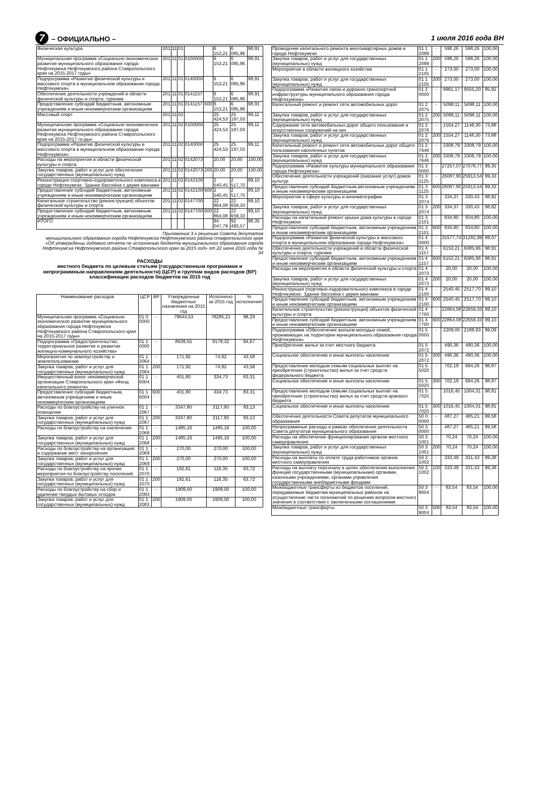7 – ОФИЦИАЛЬНО – 1 июля 2016 года ВН
| Физическая культура | 201 | 11 | 01 | | | 6 153,21 | 6 085,96 | 98,91 |
| Муниципальная программа «Социально-экономическое развитие муниципального образования города Нефтекумска Нефтекумского района Ставропольского края на 2015-2017 годы» | 201 | 11 | 01 | 0100000 | | 6 153,21 | 6 085,96 | 98,91 |
| Подпрограмма «Развитие физической культуры и массового спорта в муниципальном образовании города Нефтекумска» | 201 | 11 | 01 | 0140000 | | 6 153,21 | 6 085,96 | 98,91 |
| Обеспечение деятельности учреждений в области физической культуры и спорта, туризма | 201 | 11 | 01 | 0141157 | | 6 153,21 | 6 085,96 | 98,91 |
| Предоставление субсидий бюджетным, автономным учреждениям и иным некоммерческим организациям | 201 | 11 | 01 | 0141157 | 600 | 6 153,21 | 6 085,96 | 98,91 |
| Массовый спорт | 201 | 11 | 02 | | | 25 424,53 | 25 197,03 | 99,11 |
| Муниципальная программа «Социально-экономическое развитие муниципального образования города Нефтекумска Нефтекумского района Ставропольского края на 2015-2017 го-ды» | 201 | 11 | 02 | 0100000 | | 25 424,53 | 25 197,03 | 99,11 |
| Подпрограмма «Развитие физической культуры и массового спорта в муниципальном образовании города Нефтекумска» | 201 | 11 | 02 | 0140000 | | 25 424,53 | 25 197,03 | 99,11 |
| Расходы на мероприятия в области физической культуры и спорта | 201 | 11 | 02 | 0142073 | | 20,00 | 20,00 | 100,00 |
| Закупка товаров, работ и услуг для обеспечения государственных (муниципальных) нужд | 201 | 11 | 02 | 0142073 | 200 | 20,00 | 20,00 | 100,00 |
| Реконструкция спортивно-оздоровительного комплекса в городе Нефтекумске. Здание бассейна с двумя ваннами | 201 | 11 | 02 | 0142100 | | 2 540,45 | 2 517,70 | 99,10 |
| Предоставление субсидий бюджетным, автономным учреждениям и иным некоммерческим организациям | 201 | 11 | 02 | 0142100 | 600 | 2 540,45 | 2 517,70 | 99,10 |
| Капитальное строительство (реконструкция) объектов физической культуры и спорта | 201 | 11 | 02 | 0147700 | | 22 864,08 | 22 659,33 | 99,10 |
| Предоставление субсидий бюджетным, автономным учреждениям и иным некоммерческим организациям | 201 | 11 | 02 | 0147700 | 600 | 22 864,08 | 22 659,33 | 99,10 |
| ИТОГО | | | | | | 94 047,79 | 92 493,57 | 98,35 |
Приложение 3 к решению Совета депутатов
муниципального образования города Нефтекумска Нефтекумского района ставропольского края
«Об утверждении годового отчета по исполнению бюджета муниципального образования города Нефтекумска Нефтекумского района Ставропольского края за 2015 год» от 22 июня 2016 года № 34
РАСХОДЫ
местного бюджета по целевым статьям (государственным программам и непрограммным направлениям деятельности) (ЦСР) и группам видов расходов (ВР) классификации расходов бюджетов на 2015 год
| Наименование расходов | ЦСР | ВР | Утвержденные бюджетные назначения на 2015 год | Исполнено за 2015 год | % исполнения |
| --- | --- | --- | --- | --- | --- |
| Муниципальная программа «Социально-экономическое развитие муниципального образования города Нефтекумска Нефтекумского района Ставропольского края на 2015-2017 годы» | 01 0 0000 | - | 79644,53 | 78285,21 | 98,29 |
| Подпрограмма «Градостроительство, территориальное развитие и развитие жилищно-коммунального хозяйства» | 01 1 0000 | - | 8639,55 | 8179,32 | 94,67 |
| Мероприятия по землеустройству и землепользованию | 01 1 2064 | - | 171,92 | 74,92 | 43,58 |
| Закупка товаров, работ и услуг для государственных (муниципальных) нужд | 01 1 2064 | 200 | 171,92 | 74,92 | 43,58 |
| Имущественный взнос некоммерческой организации Ставропольского края «Фонд капитального ремонта» | 01 1 6004 | - | 401,80 | 334,73 | 83,31 |
| Предоставление субсидий бюджетным, автономным учреждениям и иным некоммерческим организациям | 01 1 6004 | 600 | 401,80 | 334,73 | 83,31 |
| Расходы по благоустройству на уличное освещение | 01 1 2067 | - | 3347,80 | 3117,90 | 93,13 |
| Закупка товаров, работ и услуг для государственных (муниципальных) нужд | 01 1 2067 | 200 | 3347,80 | 3117,90 | 93,13 |
| Расходы по благоустройству на озеленение | 01 1 2068 | - | 1485,16 | 1485,16 | 100,00 |
| Закупка товаров, работ и услуг для государственных (муниципальных) нужд | 01 1 2068 | 200 | 1485,16 | 1485,16 | 100,00 |
| Расходы по благоустройству на организацию и содержание мест захоронения | 01 1 2069 | - | 270,00 | 270,00 | 100,00 |
| Закупка товаров, работ и услуг для государственных (муниципальных) нужд | 01 1 2069 | 200 | 270,00 | 270,00 | 100,00 |
| Расходы по благоустройству на прочие мероприятия по благоустройству поселений | 01 1 2070 | - | 182,61 | 116,35 | 63,72 |
| Закупка товаров, работ и услуг для государственных (муниципальных) нужд | 01 1 2070 | 200 | 182,61 | 116,35 | 63,72 |
| Расходы по благоустройству на сбор и удаление твердых бытовых отходов | 01 1 2083 | - | 1909,00 | 1909,00 | 100,00 |
| Закупка товаров, работ и услуг для государственных (муниципальных) нужд | 01 1 2083 | 200 | 1909,00 | 1909,00 | 100,00 |
| Проведение капитального ремонта многоквартирных домов в городе Нефтекумске | 01 1 2099 | - | 598,26 | 598,26 | 100,00 |
| Закупка товаров, работ и услуг для государственных (муниципальных) нужд | 01 1 2099 | 200 | 598,26 | 598,26 | 100,00 |
| Мероприятия в области жилищного хозяйства | 01 1 2105 | - | 273,00 | 273,00 | 100,00 |
| Закупка товаров, работ и услуг для государственных (муниципальных) нужд | 01 1 2105 | 200 | 273,00 | 273,00 | 100,00 |
| Подпрограмма «Развитие связи и дорожно-транспортной инфраструктуры муниципального образования города Нефтекумска» | 01 2 0000 | - | 9961,17 | 9555,20 | 95,92 |
| Капитальный ремонт и ремонт сети автомобильных дорог | 01 2 2075 | - | 5098,11 | 5098,11 | 100,00 |
| Закупка товаров, работ и услуг для государственных (муниципальных) нужд | 01 2 2075 | 200 | 5098,11 | 5098,11 | 100,00 |
| Содержание сети автомобильных дорог общего пользования и искусственных сооружений на них | 01 2 2076 | - | 1554,27 | 1148,30 | 73,88 |
| Закупка товаров, работ и услуг для государственных (муниципальных) нужд | 01 2 2076 | 200 | 1554,27 | 1148,30 | 73,88 |
| Капитальный ремонт и ремонт сети автомобильных дорог общего пользования населенных пунктов | 01 2 7646 | - | 3308,79 | 3308,79 | 100,00 |
| Закупка товаров, работ и услуг для государственных (муниципальных) нужд | 01 2 7646 | 200 | 3308,79 | 3308,79 | 100,00 |
| Подпрограмма «Развитие культуры муниципального образования города Нефтекумска» | 01 3 0000 | - | 27257,07 | 27078,77 | 99,35 |
| Обеспечение деятельности учреждений (оказание услуг) домов культур | 01 3 1125 | - | 26087,90 | 25913,54 | 99,33 |
| Предоставление субсидий бюджетным,автономным учреждениям и иным некоммерческим организациям | 01 3 1125 | 600 | 26087,90 | 25913,54 | 99,33 |
| Мероприятия в сфере культуры и кинематографии | 01 3 2074 | - | 334,37 | 330,43 | 98,82 |
| Закупка товаров, работ и услуг для государственных (муниципальных) нужд | 01 3 2074 | 200 | 334,37 | 330,43 | 98,82 |
| Расходы на капитальный ремонт крыши дома культуры в городе Нефтекумске | 01 3 2101 | - | 834,80 | 834,80 | 100,00 |
| Предоставление субсидий бюджетным, автономным учреждениям и иным некоммерческим организациям | 01 3 2101 | 600 | 834,80 | 834,80 | 100,00 |
| Подпрограмма «Развитие физической культуры и массового спорта в муниципальном образовании города Нефтекумска» | 01 4 0000 | - | 31577,74 | 31282,99 | 99,07 |
| Обеспечение деятельности учреждений в области физической культуры и спорта, туризма | 01 4 1157 | - | 6153,21 | 6085,96 | 98,91 |
| Предоставление субсидий бюджетным, автономным учреждениям и иным некоммерческим организациям | 01 4 1157 | 600 | 6153,21 | 6085,96 | 98,91 |
| Расходы на мероприятия в области физической культуры и спорта | 01 4 2073 | - | 20,00 | 20,00 | 100,00 |
| Закупка товаров, работ и услуг для государственных (муниципальных) нужд | 01 4 2073 | 200 | 20,00 | 20,00 | 100,00 |
| Реконструкция спортивно-оздоровительного комплекса в городе Нефтекумске. Здание бассейна с двумя ваннами | 01 4 2100 | - | 2540,45 | 2517,70 | 99,10 |
| Предоставление субсидий бюджетным, автономным учреждениям и иным некоммерческим организациям | 01 4 2100 | 600 | 2540,45 | 2517,70 | 99,10 |
| Капитальное строительство (реконструкция) объектов физической культуры и спорта | 01 4 7700 | - | 22864,08 | 22659,33 | 99,10 |
| Предоставление субсидий бюджетным, автономным учреждениям и иным некоммерческим организациям | 01 4 7700 | 600 | 22864,08 | 22659,33 | 99,10 |
| Подпрограмма «Обеспечение жильем молодых семей, проживающих на территории муниципального образования города Нефтекумска» | 01 5 0000 | - | 2209,00 | 2188,93 | 99,09 |
| Приобретение жилья за счет местного бюджета | 01 5 2072 | - | 490,36 | 490,36 | 100,00 |
| Социальное обеспечение и иные выплаты населению | 01 5 2072 | 300 | 490,36 | 490,36 | 100,00 |
| Предоставление молодым семьям социальных выплат на приобретение (строительство) жилья за счет средств федерального бюджета | 01 5 5020 | - | 702,19 | 694,26 | 98,87 |
| Социальное обеспечение и иные выплаты населению | 01 5 5020 | 300 | 702,19 | 694,26 | 98,87 |
| Предоставление молодым семьям социальных выплат на приобретение (строительство) жилья за счет средств краевого бюджета | 01 5 7020 | | 1016,45 | 1004,31 | 98,81 |
| Социальное обеспечение и иные выплаты населению | 01 5 7020 | 300 | 1016,45 | 1004,31 | 98,81 |
| Обеспечение деятельности Совета депутатов муниципального образования | 50 0 0000 | - | 487,27 | 485,21 | 99,58 |
| Непрограммные расходы в рамках обеспечения деятельности Совета депутатов муниципального образования | 50 3 0000 | - | 487,27 | 485,21 | 99,58 |
| Расходы на обеспечение функционирования органов местного самоуправления | 50 3 1001 | - | 70,24 | 70,24 | 100,00 |
| Закупка товаров, работ и услуг для государственных (муниципальных) нужд | 50 3 1001 | 200 | 70,24 | 70,24 | 100,00 |
| Расходы на выплаты по оплате труда работников органов местного самоуправления | 50 3 1002 | - | 333,49 | 331,43 | 99,38 |
| Расходы на выплату персоналу в целях обеспечения выполнения функций государственными (муниципальными) органами, казенными учреждениями, органами управления государственными внебюджетными фондами | 50 3 1002 | 100 | 333,49 | 331,43 | 99,38 |
| Межбюджетные трансферты из бюджетов поселений, передаваемые бюджетам муниципальных районов на осуществление части полномочий по решению вопросов местного значения в соответствии с заключенными соглашениями | 50 3 9004 | - | 83,54 | 83,54 | 100,00 |
| Межбюджетные трансферты | 50 3 9004 | 500 | 83,54 | 83,54 | 100,00 |